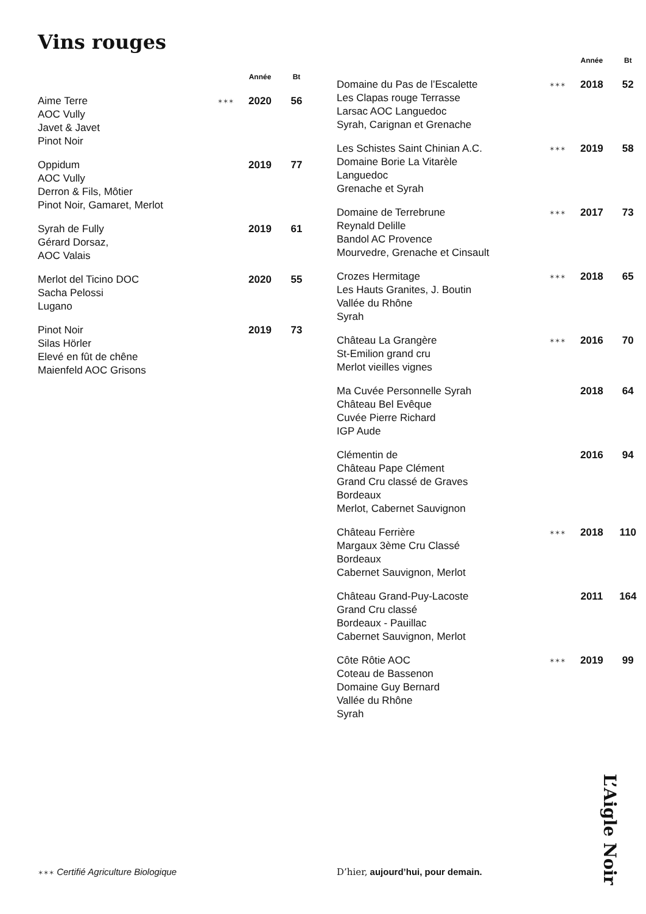Vins rouges
| | | Année | Bt |
| --- | --- | --- | --- |
| Aime Terre AOC Vully Javet & Javet Pinot Noir | ✶✶✶ | 2020 | 56 |
| Oppidum AOC Vully Derron & Fils, Môtier Pinot Noir, Gamaret, Merlot | | 2019 | 77 |
| Syrah de Fully Gérard Dorsaz, AOC Valais | | 2019 | 61 |
| Merlot del Ticino DOC Sacha Pelossi Lugano | | 2020 | 55 |
| Pinot Noir Silas Hörler Elevé en fût de chêne Maienfeld AOC Grisons | | 2019 | 73 |
| | | Année | Bt |
| --- | --- | --- | --- |
| Domaine du Pas de l’Escalette Les Clapas rouge Terrasse Larsac AOC Languedoc Syrah, Carignan et Grenache | ✶✶✶ | 2018 | 52 |
| Les Schistes Saint Chinian A.C. Domaine Borie La Vitarèle Languedoc Grenache et Syrah | ✶✶✶ | 2019 | 58 |
| Domaine de Terrebrune Reynald Delille Bandol AC Provence Mourvedre, Grenache et Cinsault | ✶✶✶ | 2017 | 73 |
| Crozes Hermitage Les Hauts Granites, J. Boutin Vallée du Rhône Syrah | ✶✶✶ | 2018 | 65 |
| Château La Grangère St-Emilion grand cru Merlot vieilles vignes | ✶✶✶ | 2016 | 70 |
| Ma Cuvée Personnelle Syrah Château Bel Evêque Cuvée Pierre Richard IGP Aude | | 2018 | 64 |
| Clémentin de Château Pape Clément Grand Cru classé de Graves Bordeaux Merlot, Cabernet Sauvignon | | 2016 | 94 |
| Château Ferrière Margaux 3ème Cru Classé Bordeaux Cabernet Sauvignon, Merlot | ✶✶✶ | 2018 | 110 |
| Château Grand-Puy-Lacoste Grand Cru classé Bordeaux - Pauillac Cabernet Sauvignon, Merlot | | 2011 | 164 |
| Côte Rôtie AOC Coteau de Bassenon Domaine Guy Bernard Vallée du Rhône Syrah | ✶✶✶ | 2019 | 99 |
✶✶✶ Certifié Agriculture Biologique
D’hier, aujourd’hui, pour demain.
L’Aigle Noir